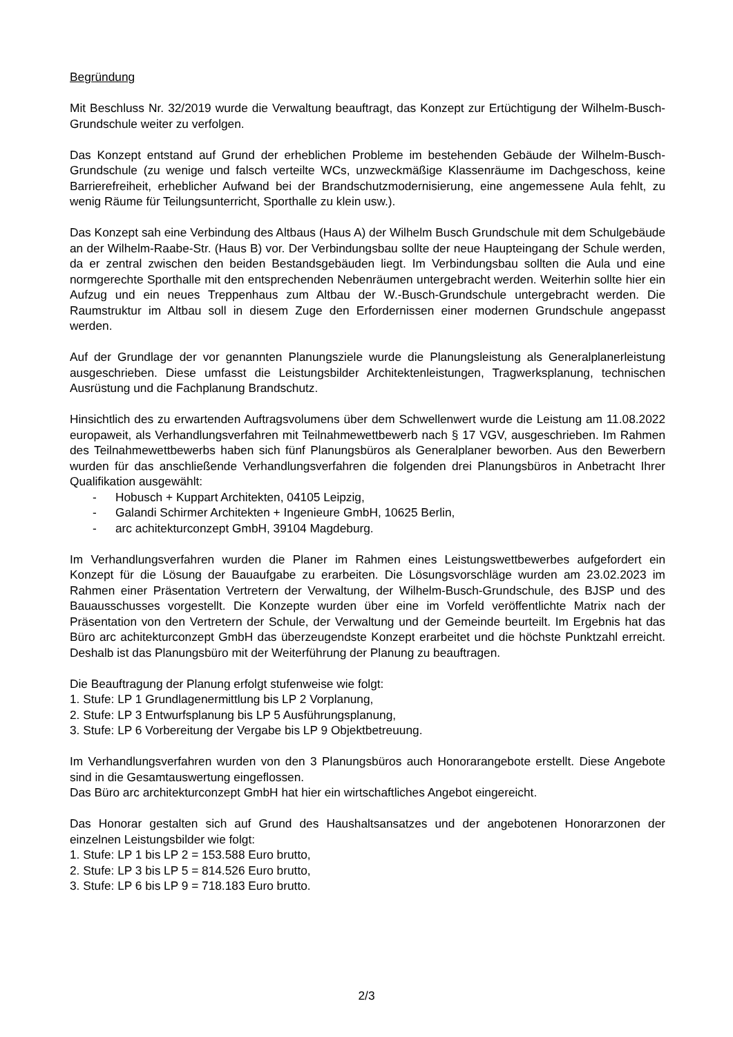Begründung
Mit Beschluss Nr. 32/2019 wurde die Verwaltung beauftragt, das Konzept zur Ertüchtigung der Wilhelm-Busch-Grundschule weiter zu verfolgen.
Das Konzept entstand auf Grund der erheblichen Probleme im bestehenden Gebäude der Wilhelm-Busch-Grundschule (zu wenige und falsch verteilte WCs, unzweckmäßige Klassenräume im Dachgeschoss, keine Barrierefreiheit, erheblicher Aufwand bei der Brandschutzmodernisierung, eine angemessene Aula fehlt, zu wenig Räume für Teilungsunterricht, Sporthalle zu klein usw.).
Das Konzept sah eine Verbindung des Altbaus (Haus A) der Wilhelm Busch Grundschule mit dem Schulgebäude an der Wilhelm-Raabe-Str. (Haus B) vor. Der Verbindungsbau sollte der neue Haupteingang der Schule werden, da er zentral zwischen den beiden Bestandsgebäuden liegt. Im Verbindungsbau sollten die Aula und eine normgerechte Sporthalle mit den entsprechenden Nebenräumen untergebracht werden. Weiterhin sollte hier ein Aufzug und ein neues Treppenhaus zum Altbau der W.-Busch-Grundschule untergebracht werden. Die Raumstruktur im Altbau soll in diesem Zuge den Erfordernissen einer modernen Grundschule angepasst werden.
Auf der Grundlage der vor genannten Planungsziele wurde die Planungsleistung als Generalplanerleistung ausgeschrieben. Diese umfasst die Leistungsbilder Architektenleistungen, Tragwerksplanung, technischen Ausrüstung und die Fachplanung Brandschutz.
Hinsichtlich des zu erwartenden Auftragsvolumens über dem Schwellenwert wurde die Leistung am 11.08.2022 europaweit, als Verhandlungsverfahren mit Teilnahmewettbewerb nach § 17 VGV, ausgeschrieben. Im Rahmen des Teilnahmewettbewerbs haben sich fünf Planungsbüros als Generalplaner beworben. Aus den Bewerbern wurden für das anschließende Verhandlungsverfahren die folgenden drei Planungsbüros in Anbetracht Ihrer Qualifikation ausgewählt:
- Hobusch + Kuppart Architekten, 04105 Leipzig,
- Galandi Schirmer Architekten + Ingenieure GmbH, 10625 Berlin,
- arc achitekturconzept GmbH, 39104 Magdeburg.
Im Verhandlungsverfahren wurden die Planer im Rahmen eines Leistungswettbewerbes aufgefordert ein Konzept für die Lösung der Bauaufgabe zu erarbeiten. Die Lösungsvorschläge wurden am 23.02.2023 im Rahmen einer Präsentation Vertretern der Verwaltung, der Wilhelm-Busch-Grundschule, des BJSP und des Bauausschusses vorgestellt. Die Konzepte wurden über eine im Vorfeld veröffentlichte Matrix nach der Präsentation von den Vertretern der Schule, der Verwaltung und der Gemeinde beurteilt. Im Ergebnis hat das Büro arc achitekturconzept GmbH das überzeugendste Konzept erarbeitet und die höchste Punktzahl erreicht. Deshalb ist das Planungsbüro mit der Weiterführung der Planung zu beauftragen.
Die Beauftragung der Planung erfolgt stufenweise wie folgt:
1. Stufe: LP 1 Grundlagenermittlung bis LP 2 Vorplanung,
2. Stufe: LP 3 Entwurfsplanung bis LP 5 Ausführungsplanung,
3. Stufe: LP 6 Vorbereitung der Vergabe bis LP 9 Objektbetreuung.
Im Verhandlungsverfahren wurden von den 3 Planungsbüros auch Honorarangebote erstellt. Diese Angebote sind in die Gesamtauswertung eingeflossen.
Das Büro arc architekturconzept GmbH hat hier ein wirtschaftliches Angebot eingereicht.
Das Honorar gestalten sich auf Grund des Haushaltsansatzes und der angebotenen Honorarzonen der einzelnen Leistungsbilder wie folgt:
1. Stufe: LP 1 bis LP 2 = 153.588 Euro brutto,
2. Stufe: LP 3 bis LP 5 = 814.526 Euro brutto,
3. Stufe: LP 6 bis LP 9 = 718.183 Euro brutto.
2/3